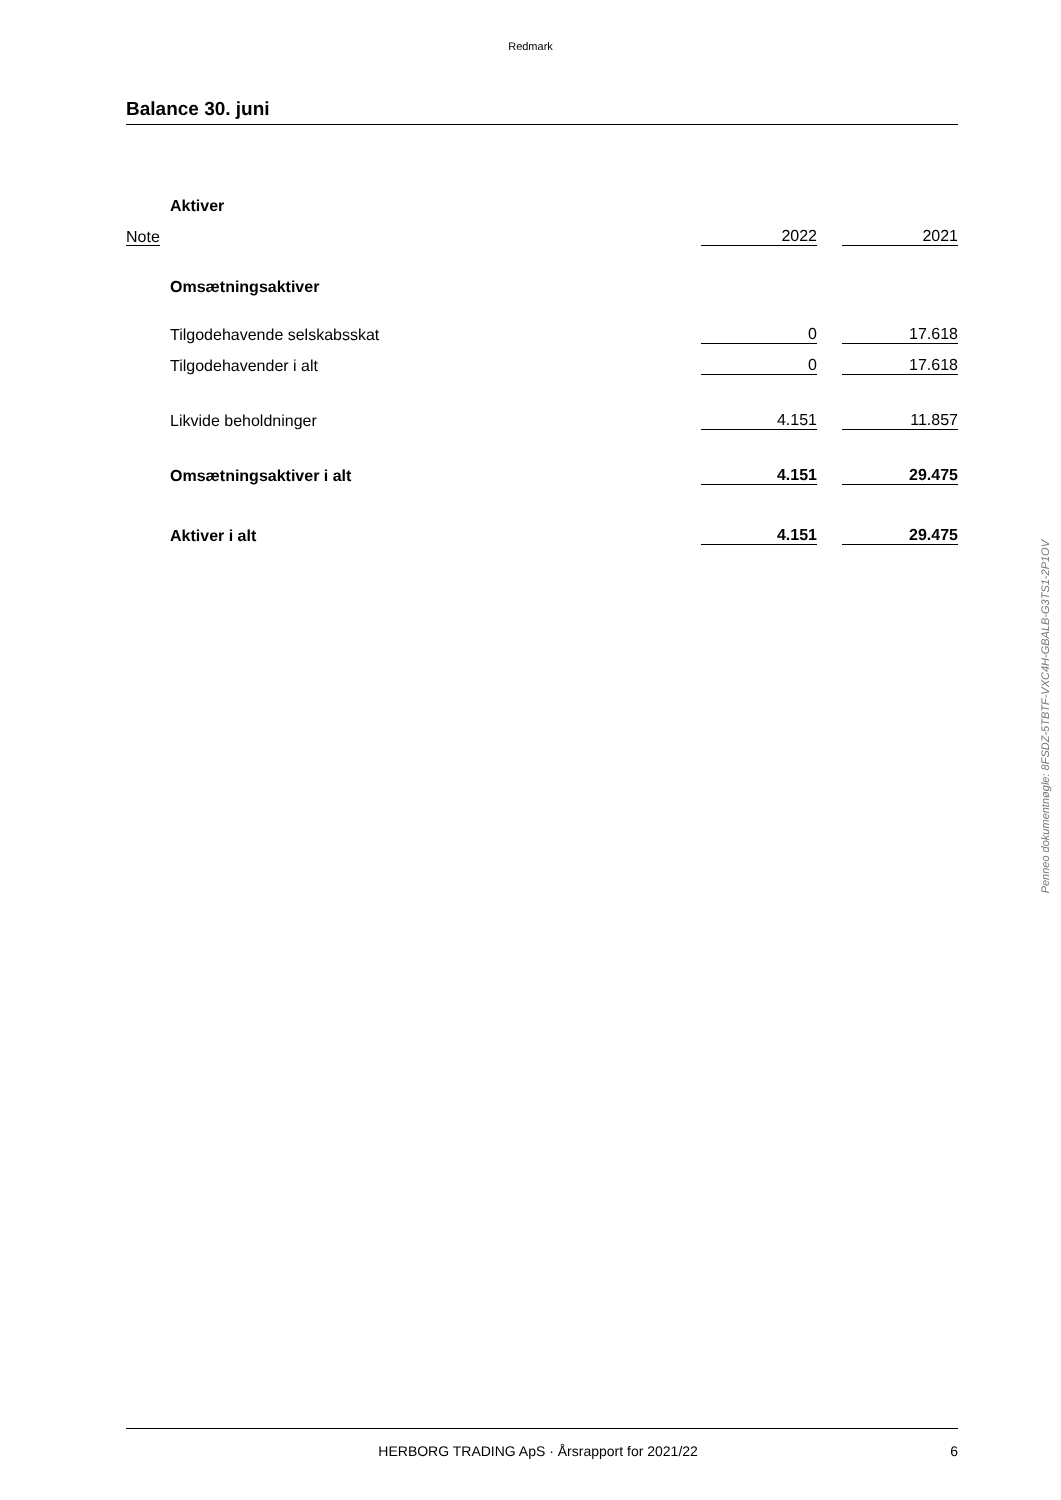Redmark
Balance 30. juni
| | Aktiver | | | |
| Note | | 2022 | | 2021 |
| | Omsætningsaktiver | | | |
| | Tilgodehavende selskabsskat | 0 | | 17.618 |
| | Tilgodehavender i alt | 0 | | 17.618 |
| | Likvide beholdninger | 4.151 | | 11.857 |
| | Omsætningsaktiver i alt | 4.151 | | 29.475 |
| | Aktiver i alt | 4.151 | | 29.475 |
Penneo dokumentnøgle: 8FSDZ-5TBTF-VXC4H-GBALB-G3TS1-2P1OV
HERBORG TRADING ApS · Årsrapport for 2021/22 6